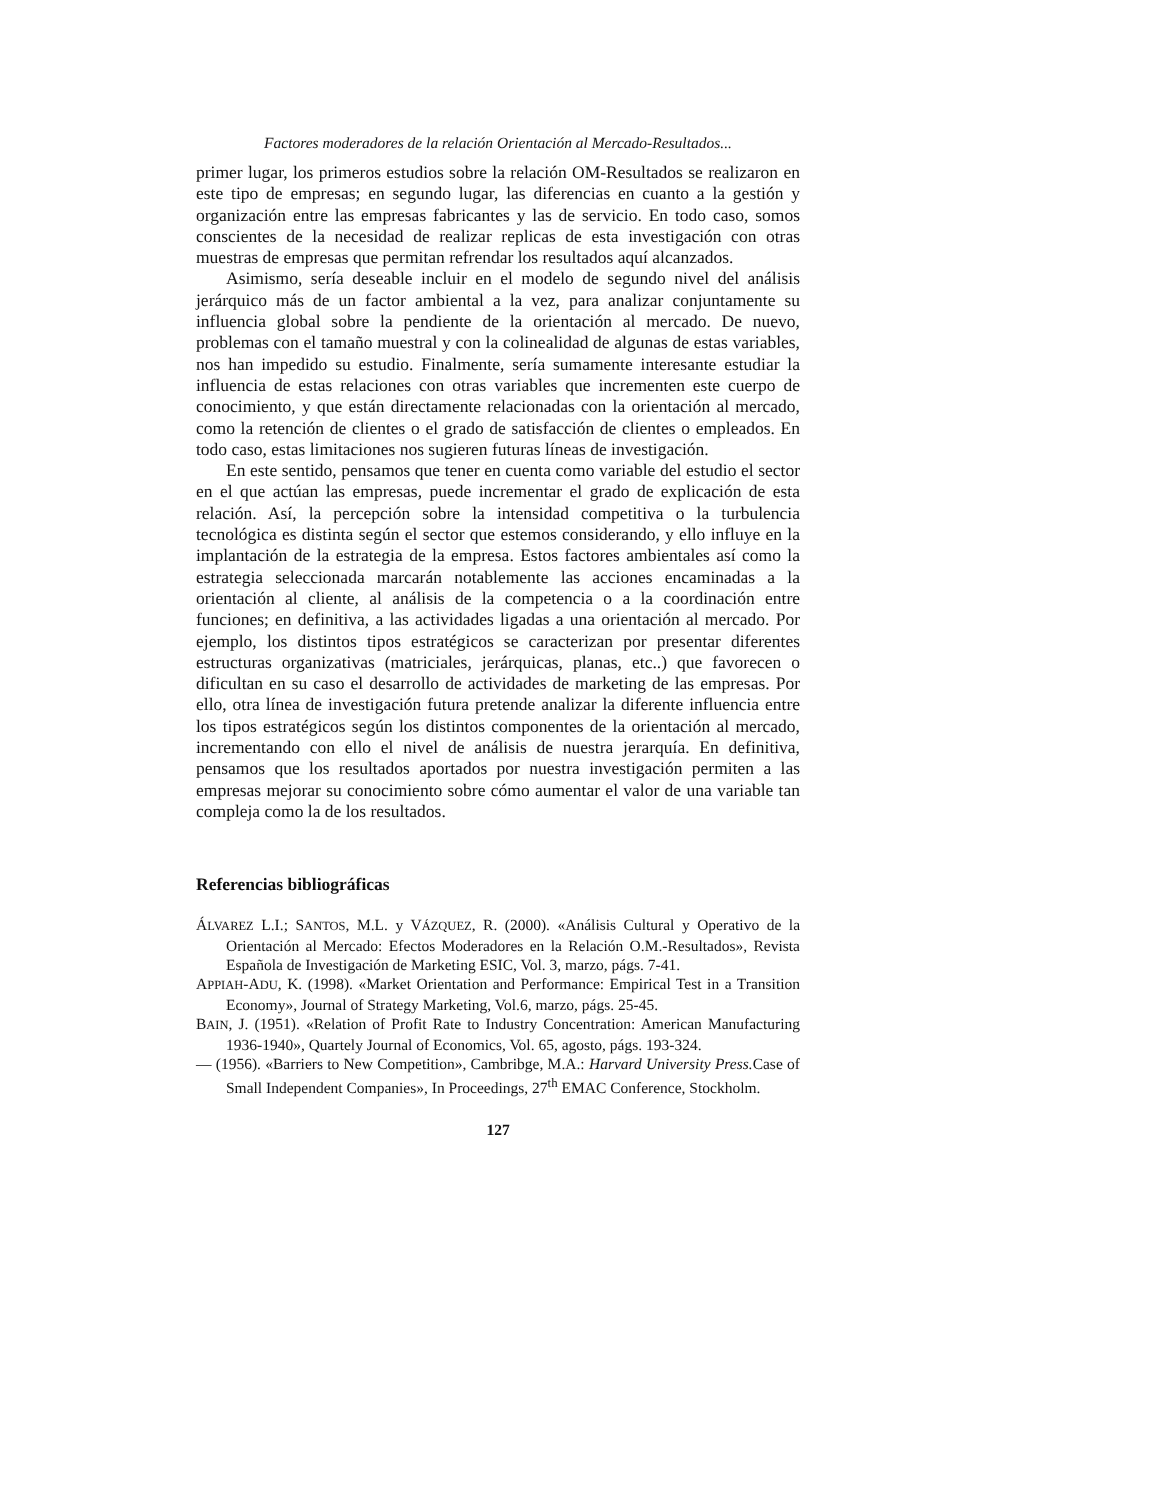Factores moderadores de la relación Orientación al Mercado-Resultados...
primer lugar, los primeros estudios sobre la relación OM-Resultados se realizaron en este tipo de empresas; en segundo lugar, las diferencias en cuanto a la gestión y organización entre las empresas fabricantes y las de servicio. En todo caso, somos conscientes de la necesidad de realizar replicas de esta investigación con otras muestras de empresas que permitan refrendar los resultados aquí alcanzados.
Asimismo, sería deseable incluir en el modelo de segundo nivel del análisis jerárquico más de un factor ambiental a la vez, para analizar conjuntamente su influencia global sobre la pendiente de la orientación al mercado. De nuevo, problemas con el tamaño muestral y con la colinealidad de algunas de estas variables, nos han impedido su estudio. Finalmente, sería sumamente interesante estudiar la influencia de estas relaciones con otras variables que incrementen este cuerpo de conocimiento, y que están directamente relacionadas con la orientación al mercado, como la retención de clientes o el grado de satisfacción de clientes o empleados. En todo caso, estas limitaciones nos sugieren futuras líneas de investigación.
En este sentido, pensamos que tener en cuenta como variable del estudio el sector en el que actúan las empresas, puede incrementar el grado de explicación de esta relación. Así, la percepción sobre la intensidad competitiva o la turbulencia tecnológica es distinta según el sector que estemos considerando, y ello influye en la implantación de la estrategia de la empresa. Estos factores ambientales así como la estrategia seleccionada marcarán notablemente las acciones encaminadas a la orientación al cliente, al análisis de la competencia o a la coordinación entre funciones; en definitiva, a las actividades ligadas a una orientación al mercado. Por ejemplo, los distintos tipos estratégicos se caracterizan por presentar diferentes estructuras organizativas (matriciales, jerárquicas, planas, etc..) que favorecen o dificultan en su caso el desarrollo de actividades de marketing de las empresas. Por ello, otra línea de investigación futura pretende analizar la diferente influencia entre los tipos estratégicos según los distintos componentes de la orientación al mercado, incrementando con ello el nivel de análisis de nuestra jerarquía. En definitiva, pensamos que los resultados aportados por nuestra investigación permiten a las empresas mejorar su conocimiento sobre cómo aumentar el valor de una variable tan compleja como la de los resultados.
Referencias bibliográficas
ÁLVAREZ L.I.; SANTOS, M.L. y VÁZQUEZ, R. (2000). «Análisis Cultural y Operativo de la Orientación al Mercado: Efectos Moderadores en la Relación O.M.-Resultados», Revista Española de Investigación de Marketing ESIC, Vol. 3, marzo, págs. 7-41.
APPIAH-ADU, K. (1998). «Market Orientation and Performance: Empirical Test in a Transition Economy», Journal of Strategy Marketing, Vol.6, marzo, págs. 25-45.
BAIN, J. (1951). «Relation of Profit Rate to Industry Concentration: American Manufacturing 1936-1940», Quartely Journal of Economics, Vol. 65, agosto, págs. 193-324.
— (1956). «Barriers to New Competition», Cambribge, M.A.: Harvard University Press. Case of Small Independent Companies», In Proceedings, 27<sup>th</sup> EMAC Conference, Stockholm.
127